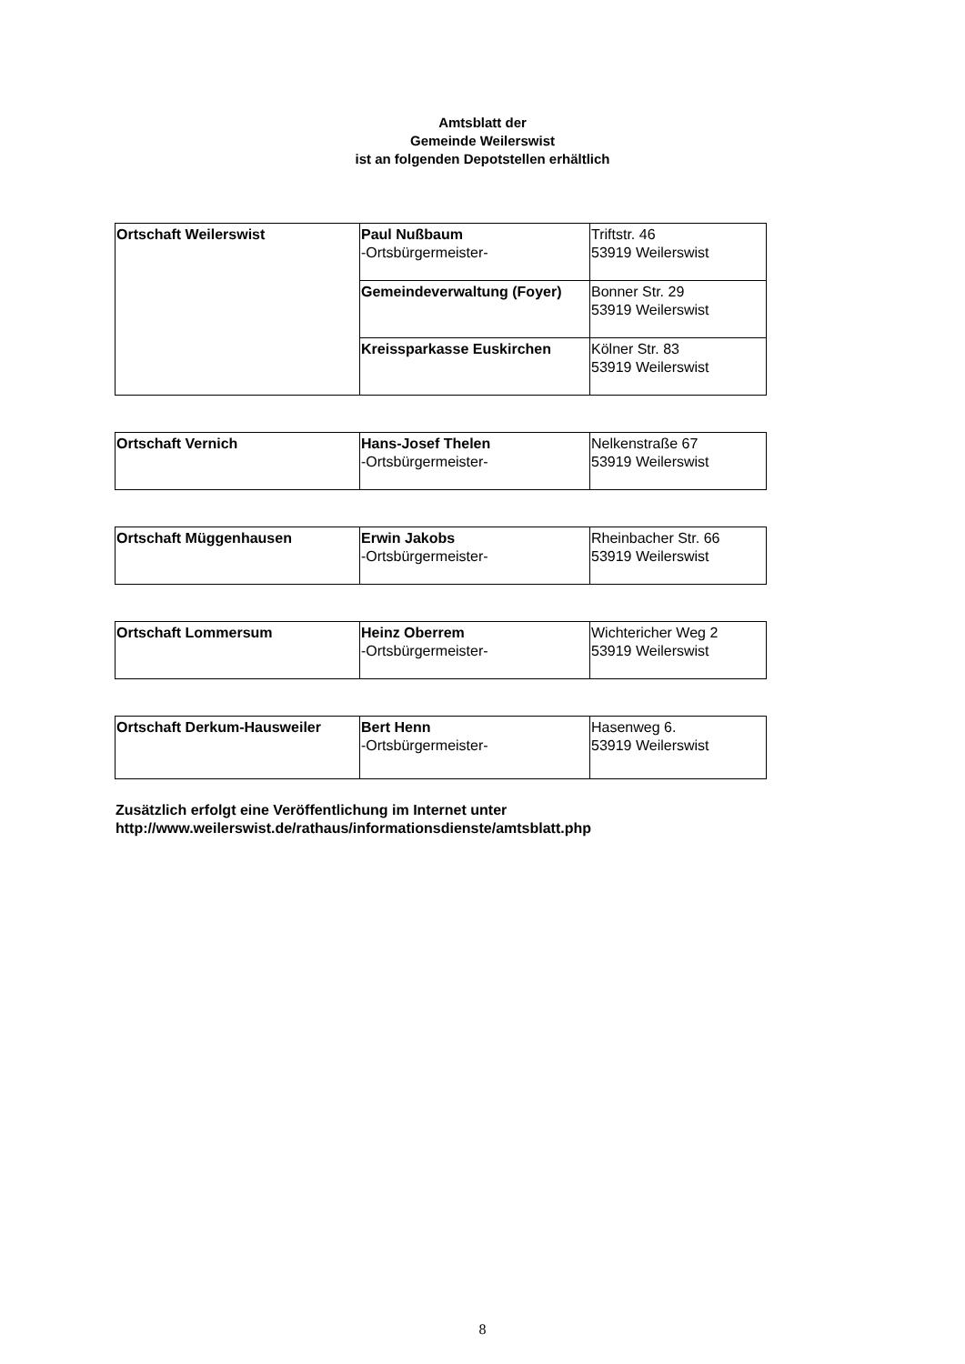Amtsblatt der
Gemeinde Weilerswist
ist an folgenden Depotstellen erhältlich
| Ortschaft Weilerswist | Paul Nußbaum -Ortsbürgermeister- | Triftstr. 46 53919 Weilerswist |
| | Gemeindeverwaltung (Foyer) | Bonner Str. 29 53919 Weilerswist |
| | Kreissparkasse Euskirchen | Kölner Str. 83 53919 Weilerswist |
| Ortschaft Vernich | Hans-Josef Thelen -Ortsbürgermeister- | Nelkenstraße 67 53919 Weilerswist |
| Ortschaft Müggenhausen | Erwin Jakobs -Ortsbürgermeister- | Rheinbacher Str. 66 53919 Weilerswist |
| Ortschaft Lommersum | Heinz Oberrem -Ortsbürgermeister- | Wichtericher Weg 2 53919 Weilerswist |
| Ortschaft Derkum-Hausweiler | Bert Henn -Ortsbürgermeister- | Hasenweg 6. 53919 Weilerswist |
Zusätzlich erfolgt eine Veröffentlichung im Internet unter
http://www.weilerswist.de/rathaus/informationsdienste/amtsblatt.php
8